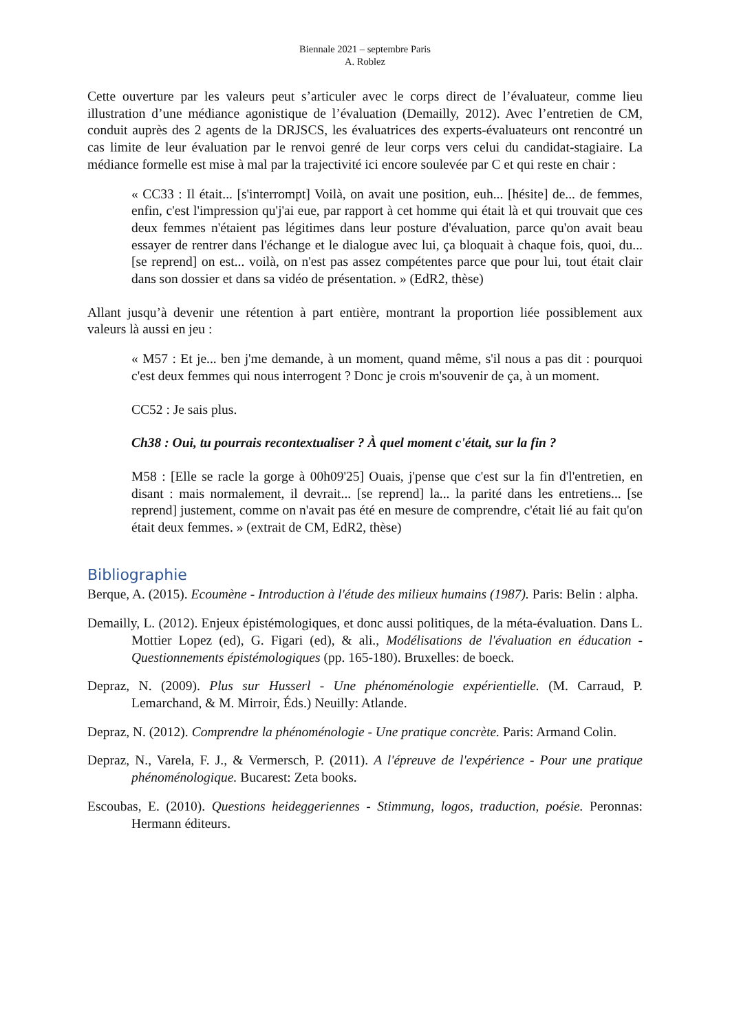Biennale 2021 – septembre Paris
A. Roblez
Cette ouverture par les valeurs peut s’articuler avec le corps direct de l’évaluateur, comme lieu illustration d’une médiance agonistique de l’évaluation (Demailly, 2012). Avec l’entretien de CM, conduit auprès des 2 agents de la DRJSCS, les évaluatrices des experts-évaluateurs ont rencontré un cas limite de leur évaluation par le renvoi genré de leur corps vers celui du candidat-stagiaire. La médiance formelle est mise à mal par la trajectivité ici encore soulevée par C et qui reste en chair :
« CC33 : Il était... [s'interrompt] Voilà, on avait une position, euh... [hésite] de... de femmes, enfin, c'est l'impression qu'j'ai eue, par rapport à cet homme qui était là et qui trouvait que ces deux femmes n'étaient pas légitimes dans leur posture d'évaluation, parce qu'on avait beau essayer de rentrer dans l'échange et le dialogue avec lui, ça bloquait à chaque fois, quoi, du... [se reprend] on est... voilà, on n'est pas assez compétentes parce que pour lui, tout était clair dans son dossier et dans sa vidéo de présentation. » (EdR2, thèse)
Allant jusqu’à devenir une rétention à part entière, montrant la proportion liée possiblement aux valeurs là aussi en jeu :
« M57 : Et je... ben j'me demande, à un moment, quand même, s'il nous a pas dit : pourquoi c'est deux femmes qui nous interrogent ? Donc je crois m'souvenir de ça, à un moment.
CC52 : Je sais plus.
Ch38 : Oui, tu pourrais recontextualiser ? À quel moment c'était, sur la fin ?
M58 : [Elle se racle la gorge à 00h09'25] Ouais, j'pense que c'est sur la fin d'l'entretien, en disant : mais normalement, il devrait... [se reprend] la... la parité dans les entretiens... [se reprend] justement, comme on n'avait pas été en mesure de comprendre, c'était lié au fait qu'on était deux femmes. » (extrait de CM, EdR2, thèse)
Bibliographie
Berque, A. (2015). Ecoumène - Introduction à l'étude des milieux humains (1987). Paris: Belin : alpha.
Demailly, L. (2012). Enjeux épistémologiques, et donc aussi politiques, de la méta-évaluation. Dans L. Mottier Lopez (ed), G. Figari (ed), & ali., Modélisations de l'évaluation en éducation - Questionnements épistémologiques (pp. 165-180). Bruxelles: de boeck.
Depraz, N. (2009). Plus sur Husserl - Une phénoménologie expérientielle. (M. Carraud, P. Lemarchand, & M. Mirroir, Éds.) Neuilly: Atlande.
Depraz, N. (2012). Comprendre la phénoménologie - Une pratique concrète. Paris: Armand Colin.
Depraz, N., Varela, F. J., & Vermersch, P. (2011). A l'épreuve de l'expérience - Pour une pratique phénoménologique. Bucarest: Zeta books.
Escoubas, E. (2010). Questions heideggeriennes - Stimmung, logos, traduction, poésie. Peronnas: Hermann éditeurs.